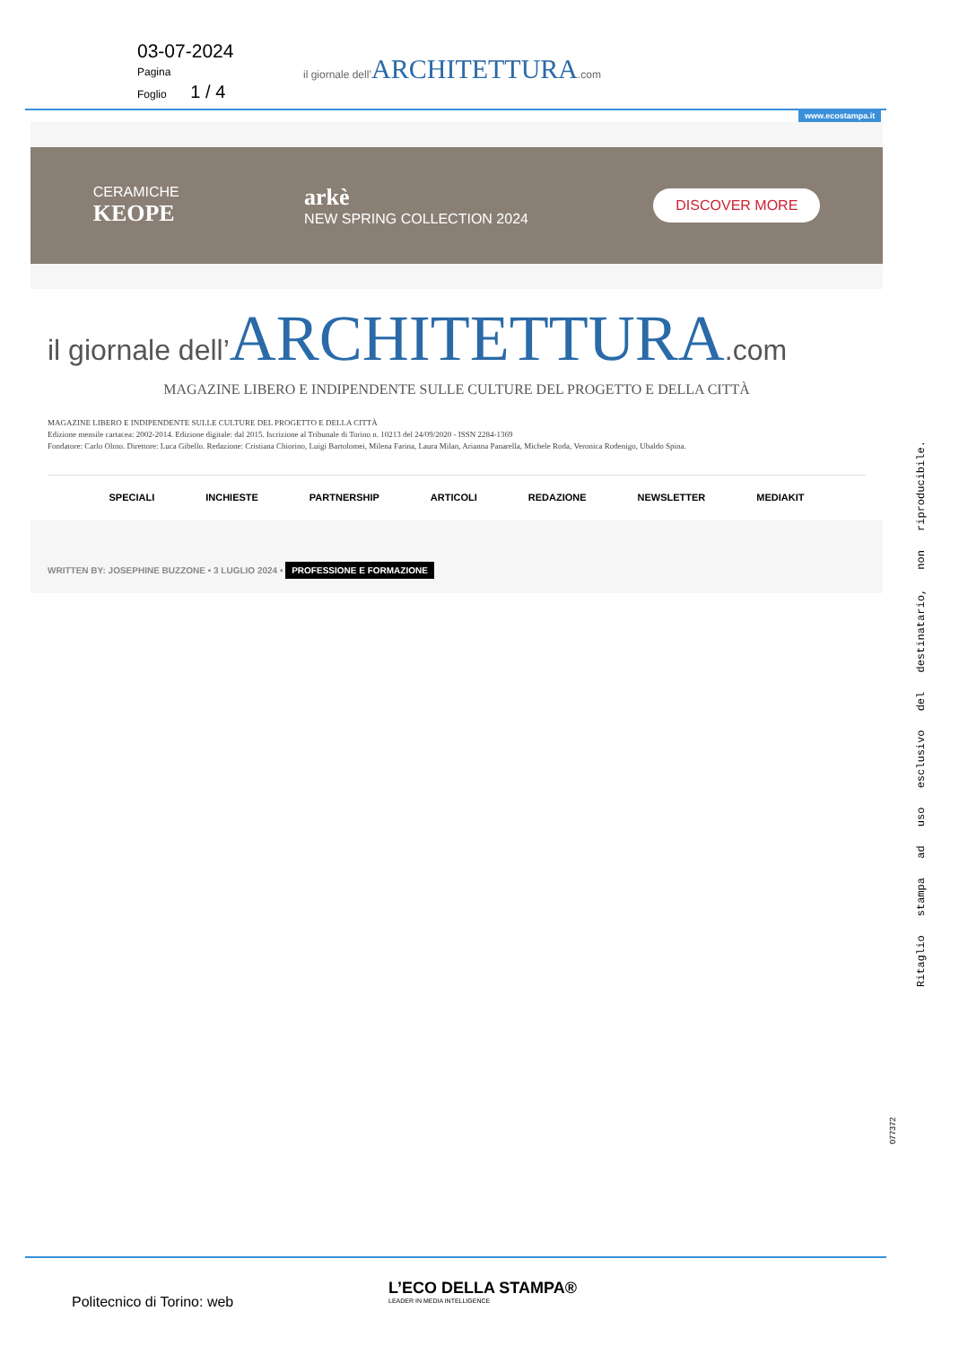03-07-2024
Pagina
Foglio 1 / 4
il giornale dell’ARCHITETTURA.com
www.ecostampa.it
CERAMICHE
KEOPE
arkè
NEW SPRING COLLECTION 2024
DISCOVER MORE
il giornale dell’ARCHITETTURA.com
MAGAZINE LIBERO E INDIPENDENTE SULLE CULTURE DEL PROGETTO E DELLA CITTÀ
MAGAZINE LIBERO E INDIPENDENTE SULLE CULTURE DEL PROGETTO E DELLA CITTÀ
Edizione mensile cartacea: 2002-2014. Edizione digitale: dal 2015. Iscrizione al Tribunale di Torino n. 10213 del 24/09/2020 - ISSN 2284-1369
Fondatore: Carlo Olmo. Direttore: Luca Gibello. Redazione: Cristiana Chiorino, Luigi Bartolomei, Milena Farina, Laura Milan, Arianna Panarella, Michele Roda, Veronica Rodenigo, Ubaldo Spina.
SPECIALI INCHIESTE PARTNERSHIP ARTICOLI REDAZIONE NEWSLETTER MEDIAKIT
WRITTEN BY: JOSEPHINE BUZZONE • 3 LUGLIO 2024 • PROFESSIONE E FORMAZIONE
Ritaglio stampa ad uso esclusivo del destinatario, non riproducibile.
077372
Politecnico di Torino: web
L’ECO DELLA STAMPA®
LEADER IN MEDIA INTELLIGENCE